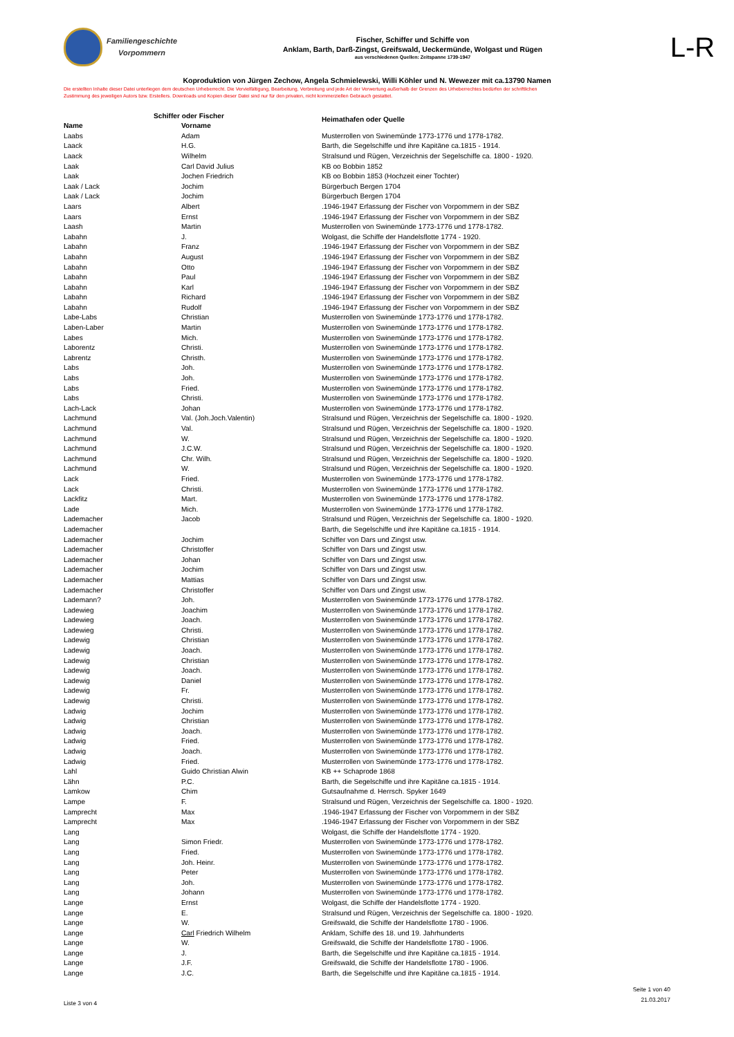Familiengeschichte
Vorpommern
Fischer, Schiffer und Schiffe von
Anklam, Barth, Darß-Zingst, Greifswald, Ueckermünde, Wolgast und Rügen
aus verschiedenen Quellen: Zeitspanne 1739-1947
L-R
Koproduktion von Jürgen Zechow, Angela Schmielewski, Willi Köhler und N. Wewezer mit ca.13790 Namen
Die erstellten Inhalte dieser Datei unterliegen dem deutschen Urheberrecht. Die Vervielfältigung, Bearbeitung, Verbreitung und jede Art der Verwertung außerhalb der Grenzen des Urheberrechtes bedürfen der schriftlichen Zustimmung des jeweiligen Autors bzw. Erstellers. Downloads und Kopien dieser Datei sind nur für den privaten, nicht kommerziellen Gebrauch gestattet.
| | Schiffer oder Fischer | Heimathafen oder Quelle |
| --- | --- | --- |
| Name | Vorname | |
| Laabs | Adam | Musterrollen von Swinemünde 1773-1776 und 1778-1782. |
| Laack | H.G. | Barth, die Segelschiffe und ihre Kapitäne ca.1815 - 1914. |
| Laack | Wilhelm | Stralsund und Rügen, Verzeichnis der Segelschiffe ca. 1800 - 1920. |
| Laak | Carl David Julius | KB oo Bobbin 1852 |
| Laak | Jochen Friedrich | KB oo Bobbin 1853 (Hochzeit einer Tochter) |
| Laak / Lack | Jochim | Bürgerbuch Bergen 1704 |
| Laak / Lack | Jochim | Bürgerbuch Bergen 1704 |
| Laars | Albert | .1946-1947 Erfassung der Fischer von Vorpommern in der SBZ |
| Laars | Ernst | .1946-1947 Erfassung der Fischer von Vorpommern in der SBZ |
| Laash | Martin | Musterrollen von Swinemünde 1773-1776 und 1778-1782. |
| Labahn | J. | Wolgast, die Schiffe der Handelsflotte 1774 - 1920. |
| Labahn | Franz | .1946-1947 Erfassung der Fischer von Vorpommern in der SBZ |
| Labahn | August | .1946-1947 Erfassung der Fischer von Vorpommern in der SBZ |
| Labahn | Otto | .1946-1947 Erfassung der Fischer von Vorpommern in der SBZ |
| Labahn | Paul | .1946-1947 Erfassung der Fischer von Vorpommern in der SBZ |
| Labahn | Karl | .1946-1947 Erfassung der Fischer von Vorpommern in der SBZ |
| Labahn | Richard | .1946-1947 Erfassung der Fischer von Vorpommern in der SBZ |
| Labahn | Rudolf | .1946-1947 Erfassung der Fischer von Vorpommern in der SBZ |
| Labe-Labs | Christian | Musterrollen von Swinemünde 1773-1776 und 1778-1782. |
| Laben-Laber | Martin | Musterrollen von Swinemünde 1773-1776 und 1778-1782. |
| Labes | Mich. | Musterrollen von Swinemünde 1773-1776 und 1778-1782. |
| Laborentz | Christi. | Musterrollen von Swinemünde 1773-1776 und 1778-1782. |
| Labrentz | Christh. | Musterrollen von Swinemünde 1773-1776 und 1778-1782. |
| Labs | Joh. | Musterrollen von Swinemünde 1773-1776 und 1778-1782. |
| Labs | Joh. | Musterrollen von Swinemünde 1773-1776 und 1778-1782. |
| Labs | Fried. | Musterrollen von Swinemünde 1773-1776 und 1778-1782. |
| Labs | Christi. | Musterrollen von Swinemünde 1773-1776 und 1778-1782. |
| Lach-Lack | Johan | Musterrollen von Swinemünde 1773-1776 und 1778-1782. |
| Lachmund | Val. (Joh.Joch.Valentin) | Stralsund und Rügen, Verzeichnis der Segelschiffe ca. 1800 - 1920. |
| Lachmund | Val. | Stralsund und Rügen, Verzeichnis der Segelschiffe ca. 1800 - 1920. |
| Lachmund | W. | Stralsund und Rügen, Verzeichnis der Segelschiffe ca. 1800 - 1920. |
| Lachmund | J.C.W. | Stralsund und Rügen, Verzeichnis der Segelschiffe ca. 1800 - 1920. |
| Lachmund | Chr. Wilh. | Stralsund und Rügen, Verzeichnis der Segelschiffe ca. 1800 - 1920. |
| Lachmund | W. | Stralsund und Rügen, Verzeichnis der Segelschiffe ca. 1800 - 1920. |
| Lack | Fried. | Musterrollen von Swinemünde 1773-1776 und 1778-1782. |
| Lack | Christi. | Musterrollen von Swinemünde 1773-1776 und 1778-1782. |
| Lackfitz | Mart. | Musterrollen von Swinemünde 1773-1776 und 1778-1782. |
| Lade | Mich. | Musterrollen von Swinemünde 1773-1776 und 1778-1782. |
| Lademacher | Jacob | Stralsund und Rügen, Verzeichnis der Segelschiffe ca. 1800 - 1920. |
| Lademacher | | Barth, die Segelschiffe und ihre Kapitäne ca.1815 - 1914. |
| Lademacher | Jochim | Schiffer von Dars und Zingst usw. |
| Lademacher | Christoffer | Schiffer von Dars und Zingst usw. |
| Lademacher | Johan | Schiffer von Dars und Zingst usw. |
| Lademacher | Jochim | Schiffer von Dars und Zingst usw. |
| Lademacher | Mattias | Schiffer von Dars und Zingst usw. |
| Lademacher | Christoffer | Schiffer von Dars und Zingst usw. |
| Lademann? | Joh. | Musterrollen von Swinemünde 1773-1776 und 1778-1782. |
| Ladewieg | Joachim | Musterrollen von Swinemünde 1773-1776 und 1778-1782. |
| Ladewieg | Joach. | Musterrollen von Swinemünde 1773-1776 und 1778-1782. |
| Ladewieg | Christi. | Musterrollen von Swinemünde 1773-1776 und 1778-1782. |
| Ladewig | Christian | Musterrollen von Swinemünde 1773-1776 und 1778-1782. |
| Ladewig | Joach. | Musterrollen von Swinemünde 1773-1776 und 1778-1782. |
| Ladewig | Christian | Musterrollen von Swinemünde 1773-1776 und 1778-1782. |
| Ladewig | Joach. | Musterrollen von Swinemünde 1773-1776 und 1778-1782. |
| Ladewig | Daniel | Musterrollen von Swinemünde 1773-1776 und 1778-1782. |
| Ladewig | Fr. | Musterrollen von Swinemünde 1773-1776 und 1778-1782. |
| Ladewig | Christi. | Musterrollen von Swinemünde 1773-1776 und 1778-1782. |
| Ladwig | Jochim | Musterrollen von Swinemünde 1773-1776 und 1778-1782. |
| Ladwig | Christian | Musterrollen von Swinemünde 1773-1776 und 1778-1782. |
| Ladwig | Joach. | Musterrollen von Swinemünde 1773-1776 und 1778-1782. |
| Ladwig | Fried. | Musterrollen von Swinemünde 1773-1776 und 1778-1782. |
| Ladwig | Joach. | Musterrollen von Swinemünde 1773-1776 und 1778-1782. |
| Ladwig | Fried. | Musterrollen von Swinemünde 1773-1776 und 1778-1782. |
| Lahl | Guido Christian Alwin | KB ++ Schaprode 1868 |
| Lähn | P.C. | Barth, die Segelschiffe und ihre Kapitäne ca.1815 - 1914. |
| Lamkow | Chim | Gutsaufnahme d. Herrsch. Spyker 1649 |
| Lampe | F. | Stralsund und Rügen, Verzeichnis der Segelschiffe ca. 1800 - 1920. |
| Lamprecht | Max | .1946-1947 Erfassung der Fischer von Vorpommern in der SBZ |
| Lamprecht | Max | .1946-1947 Erfassung der Fischer von Vorpommern in der SBZ |
| Lang | | Wolgast, die Schiffe der Handelsflotte 1774 - 1920. |
| Lang | Simon Friedr. | Musterrollen von Swinemünde 1773-1776 und 1778-1782. |
| Lang | Fried. | Musterrollen von Swinemünde 1773-1776 und 1778-1782. |
| Lang | Joh. Heinr. | Musterrollen von Swinemünde 1773-1776 und 1778-1782. |
| Lang | Peter | Musterrollen von Swinemünde 1773-1776 und 1778-1782. |
| Lang | Joh. | Musterrollen von Swinemünde 1773-1776 und 1778-1782. |
| Lang | Johann | Musterrollen von Swinemünde 1773-1776 und 1778-1782. |
| Lange | Ernst | Wolgast, die Schiffe der Handelsflotte 1774 - 1920. |
| Lange | E. | Stralsund und Rügen, Verzeichnis der Segelschiffe ca. 1800 - 1920. |
| Lange | W. | Greifswald, die Schiffe der Handelsflotte 1780 - 1906. |
| Lange | Carl Friedrich Wilhelm | Anklam, Schiffe des 18. und 19. Jahrhunderts |
| Lange | W. | Greifswald, die Schiffe der Handelsflotte 1780 - 1906. |
| Lange | J. | Barth, die Segelschiffe und ihre Kapitäne ca.1815 - 1914. |
| Lange | J.F. | Greifswald, die Schiffe der Handelsflotte 1780 - 1906. |
| Lange | J.C. | Barth, die Segelschiffe und ihre Kapitäne ca.1815 - 1914. |
Liste 3 von 4
Seite 1 von 40
21.03.2017